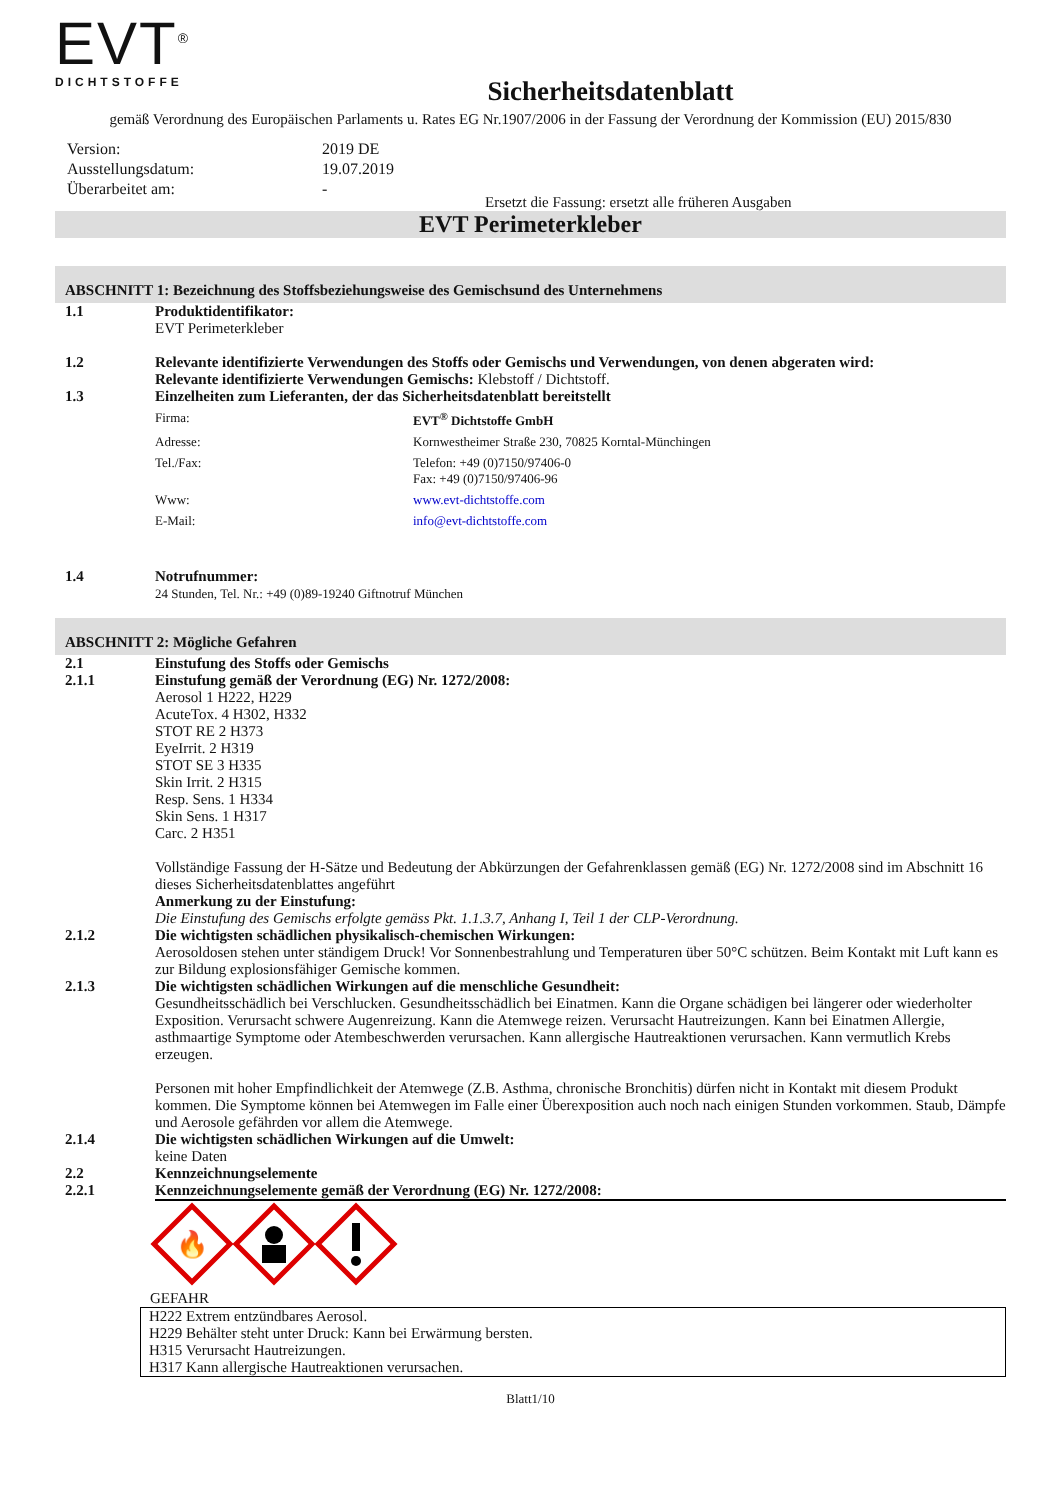EVT<sup>®</sup>
DICHTSTOFFE
Sicherheitsdatenblatt
gemäß Verordnung des Europäischen Parlaments u. Rates EG Nr.1907/2006 in der Fassung der Verordnung der Kommission (EU) 2015/830
| Version: | 2019 DE |
| Ausstellungsdatum: | 19.07.2019 |
| Überarbeitet am: | - |
Ersetzt die Fassung: ersetzt alle früheren Ausgaben
EVT Perimeterkleber
ABSCHNITT 1: Bezeichnung des Stoffsbeziehungsweise des Gemischsund des Unternehmens
1.1 Produktidentifikator:
EVT Perimeterkleber
1.2 Relevante identifizierte Verwendungen des Stoffs oder Gemischs und Verwendungen, von denen abgeraten wird:
Relevante identifizierte Verwendungen Gemischs: Klebstoff / Dichtstoff.
1.3 Einzelheiten zum Lieferanten, der das Sicherheitsdatenblatt bereitstellt
Firma: EVT<sup>®</sup> Dichtstoffe GmbH
Adresse: Kornwestheimer Straße 230, 70825 Korntal-Münchingen
Tel./Fax: Telefon: +49 (0)7150/97406-0
Fax: +49 (0)7150/97406-96
Www: www.evt-dichtstoffe.com
E-Mail: info@evt-dichtstoffe.com
1.4 Notrufnummer:
24 Stunden, Tel. Nr.: +49 (0)89-19240 Giftnotruf München
ABSCHNITT 2: Mögliche Gefahren
2.1 Einstufung des Stoffs oder Gemischs
2.1.1 Einstufung gemäß der Verordnung (EG) Nr. 1272/2008:
Aerosol 1 H222, H229
AcuteTox. 4 H302, H332
STOT RE 2 H373
EyeIrrit. 2 H319
STOT SE 3 H335
Skin Irrit. 2 H315
Resp. Sens. 1 H334
Skin Sens. 1 H317
Carc. 2 H351
Vollständige Fassung der H-Sätze und Bedeutung der Abkürzungen der Gefahrenklassen gemäß (EG) Nr. 1272/2008 sind im Abschnitt 16 dieses Sicherheitsdatenblattes angeführt
Anmerkung zu der Einstufung:
Die Einstufung des Gemischs erfolgte gemäss Pkt. 1.1.3.7, Anhang I, Teil 1 der CLP-Verordnung.
2.1.2 Die wichtigsten schädlichen physikalisch-chemischen Wirkungen:
Aerosoldosen stehen unter ständigem Druck! Vor Sonnenbestrahlung und Temperaturen über 50°C schützen. Beim Kontakt mit Luft kann es zur Bildung explosionsfähiger Gemische kommen.
2.1.3 Die wichtigsten schädlichen Wirkungen auf die menschliche Gesundheit:
Gesundheitsschädlich bei Verschlucken. Gesundheitsschädlich bei Einatmen. Kann die Organe schädigen bei längerer oder wiederholter Exposition. Verursacht schwere Augenreizung. Kann die Atemwege reizen. Verursacht Hautreizungen. Kann bei Einatmen Allergie, asthmaartige Symptome oder Atembeschwerden verursachen. Kann allergische Hautreaktionen verursachen. Kann vermutlich Krebs erzeugen.
Personen mit hoher Empfindlichkeit der Atemwege (Z.B. Asthma, chronische Bronchitis) dürfen nicht in Kontakt mit diesem Produkt kommen. Die Symptome können bei Atemwegen im Falle einer Überexposition auch noch nach einigen Stunden vorkommen. Staub, Dämpfe und Aerosole gefährden vor allem die Atemwege.
2.1.4 Die wichtigsten schädlichen Wirkungen auf die Umwelt:
keine Daten
2.2 Kennzeichnungselemente
2.2.1 Kennzeichnungselemente gemäß der Verordnung (EG) Nr. 1272/2008:
🔥
GEFAHR
H222 Extrem entzündbares Aerosol.
H229 Behälter steht unter Druck: Kann bei Erwärmung bersten.
H315 Verursacht Hautreizungen.
H317 Kann allergische Hautreaktionen verursachen.
Blatt1/10